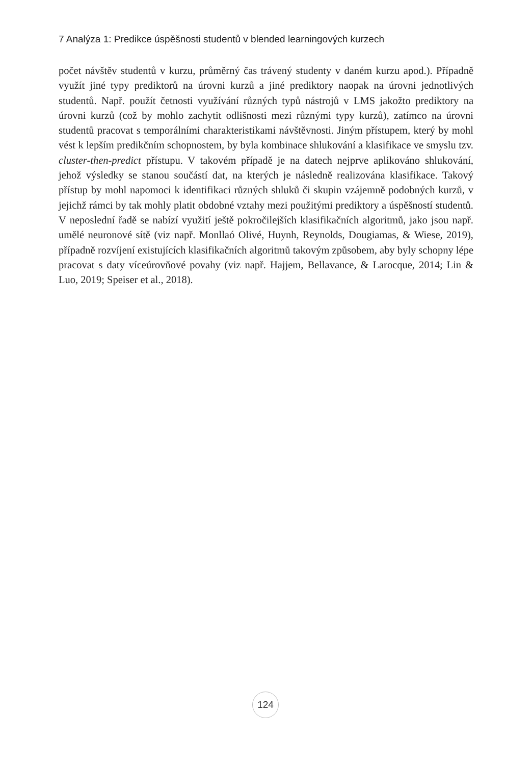7 Analýza 1: Predikce úspěšnosti studentů v blended learningových kurzech
počet návštěv studentů v kurzu, průměrný čas trávený studenty v daném kurzu apod.). Případně využít jiné typy prediktorů na úrovni kurzů a jiné prediktory naopak na úrovni jednotlivých studentů. Např. použít četnosti využívání různých typů nástrojů v LMS jakožto prediktory na úrovni kurzů (což by mohlo zachytit odlišnosti mezi různými typy kurzů), zatímco na úrovni studentů pracovat s temporálními charakteristikami návštěvnosti. Jiným přístupem, který by mohl vést k lepším predikčním schopnostem, by byla kombinace shlukování a klasifikace ve smyslu tzv. cluster-then-predict přístupu. V takovém případě je na datech nejprve aplikováno shlukování, jehož výsledky se stanou součástí dat, na kterých je následně realizována klasifikace. Takový přístup by mohl napomoci k identifikaci různých shluků či skupin vzájemně podobných kurzů, v jejichž rámci by tak mohly platit obdobné vztahy mezi použitými prediktory a úspěšností studentů. V neposlední řadě se nabízí využití ještě pokročilejších klasifikačních algoritmů, jako jsou např. umělé neuronové sítě (viz např. Monllaó Olivé, Huynh, Reynolds, Dougiamas, & Wiese, 2019), případně rozvíjení existujících klasifikačních algoritmů takovým způsobem, aby byly schopny lépe pracovat s daty víceúrovňové povahy (viz např. Hajjem, Bellavance, & Larocque, 2014; Lin & Luo, 2019; Speiser et al., 2018).
124